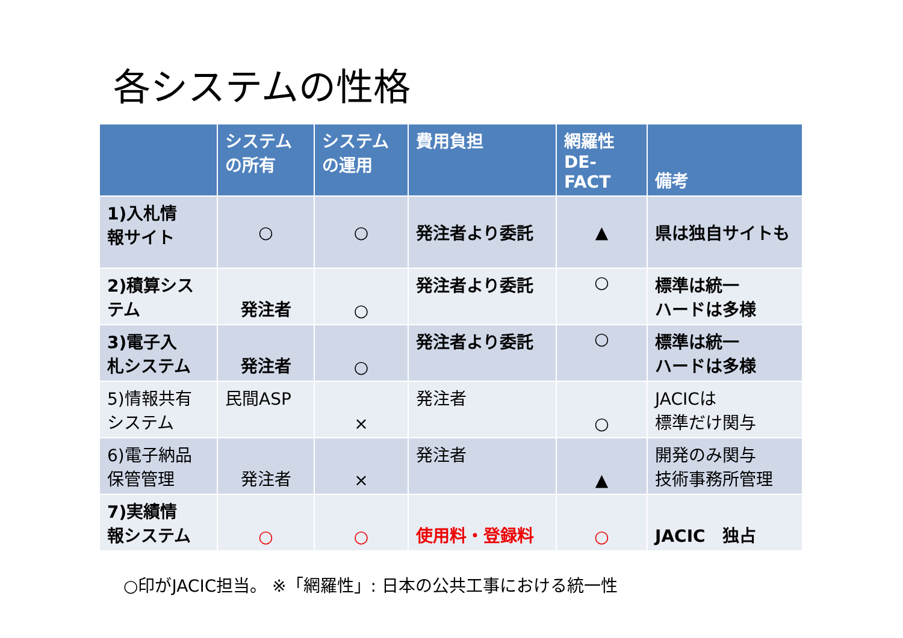各システムの性格
| | システム の所有 | システム の運用 | 費用負担 | 網羅性 DE-FACT | 備考 |
| --- | --- | --- | --- | --- | --- |
| 1)入札情 報サイト | ○ | ○ | 発注者より委託 | ▲ | 県は独自サイトも |
| 2)積算シス テム | 発注者 | ○ | 発注者より委託 | ○ | 標準は統一 ハードは多様 |
| 3)電子入 札システム | 発注者 | ○ | 発注者より委託 | ○ | 標準は統一 ハードは多様 |
| 5)情報共有 システム | 民間ASP | × | 発注者 | ○ | JACICは 標準だけ関与 |
| 6)電子納品 保管管理 | 発注者 | × | 発注者 | ▲ | 開発のみ関与 技術事務所管理 |
| 7)実績情 報システム | ○ | ○ | 使用料・登録料 | ○ | JACIC 独占 |
○印がJACIC担当。 ※「網羅性」: 日本の公共工事における統一性